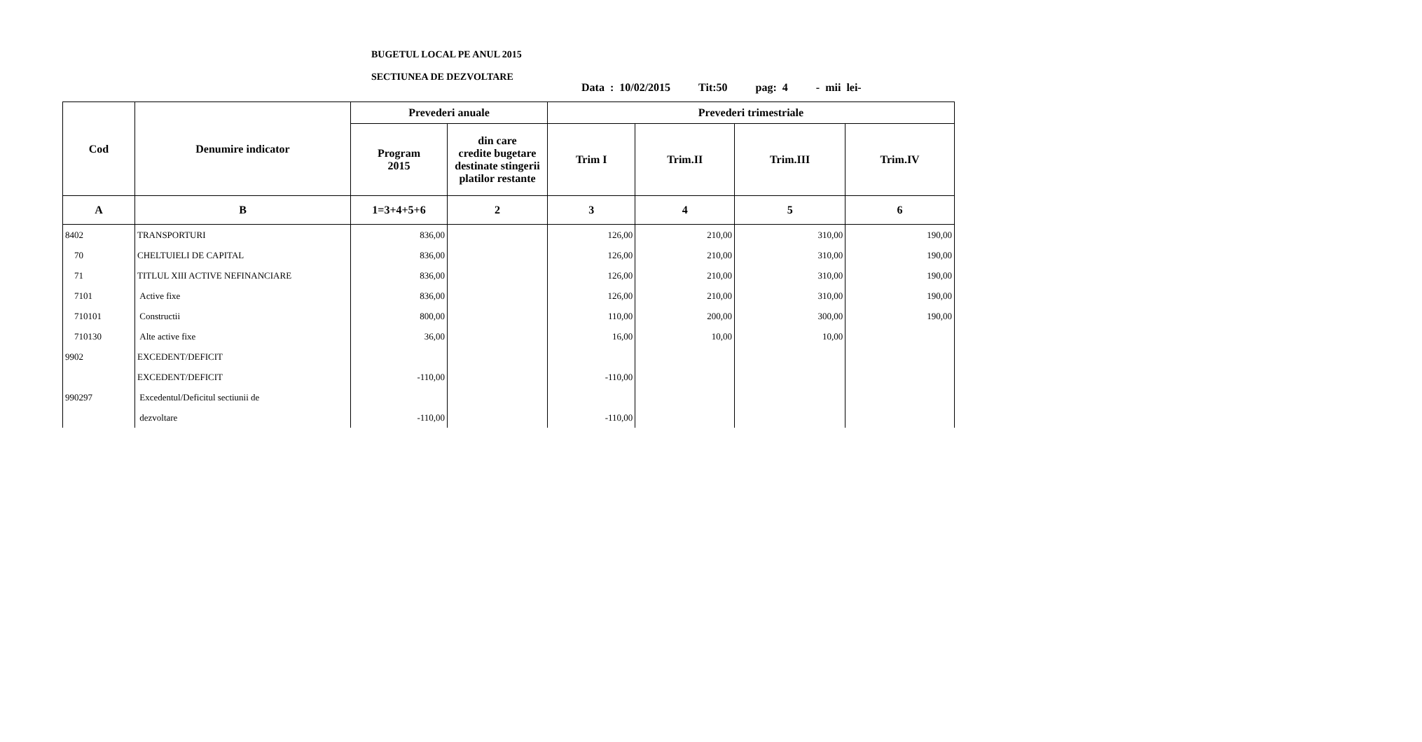BUGETUL LOCAL PE ANUL 2015
SECTIUNEA DE DEZVOLTARE
Data : 10/02/2015 Tit:50 pag: 4 - mii lei-
| Cod | Denumire indicator | Prevederi anuale | | Prevederi trimestriale | | | |
| --- | --- | --- | --- | --- | --- | --- | --- |
| | | Program 2015 | din care credite bugetare destinate stingerii platilor restante | Trim I | Trim.II | Trim.III | Trim.IV |
| A | B | 1=3+4+5+6 | 2 | 3 | 4 | 5 | 6 |
| 8402 | TRANSPORTURI | 836,00 | | 126,00 | 210,00 | 310,00 | 190,00 |
| 70 | CHELTUIELI DE CAPITAL | 836,00 | | 126,00 | 210,00 | 310,00 | 190,00 |
| 71 | TITLUL XIII ACTIVE NEFINANCIARE | 836,00 | | 126,00 | 210,00 | 310,00 | 190,00 |
| 7101 | Active fixe | 836,00 | | 126,00 | 210,00 | 310,00 | 190,00 |
| 710101 | Constructii | 800,00 | | 110,00 | 200,00 | 300,00 | 190,00 |
| 710130 | Alte active fixe | 36,00 | | 16,00 | 10,00 | 10,00 | |
| 9902 | EXCEDENT/DEFICIT | | | | | | |
| | EXCEDENT/DEFICIT | -110,00 | | -110,00 | | | |
| 990297 | Excedentul/Deficitul sectiunii de | | | | | | |
| | dezvoltare | -110,00 | | -110,00 | | | |